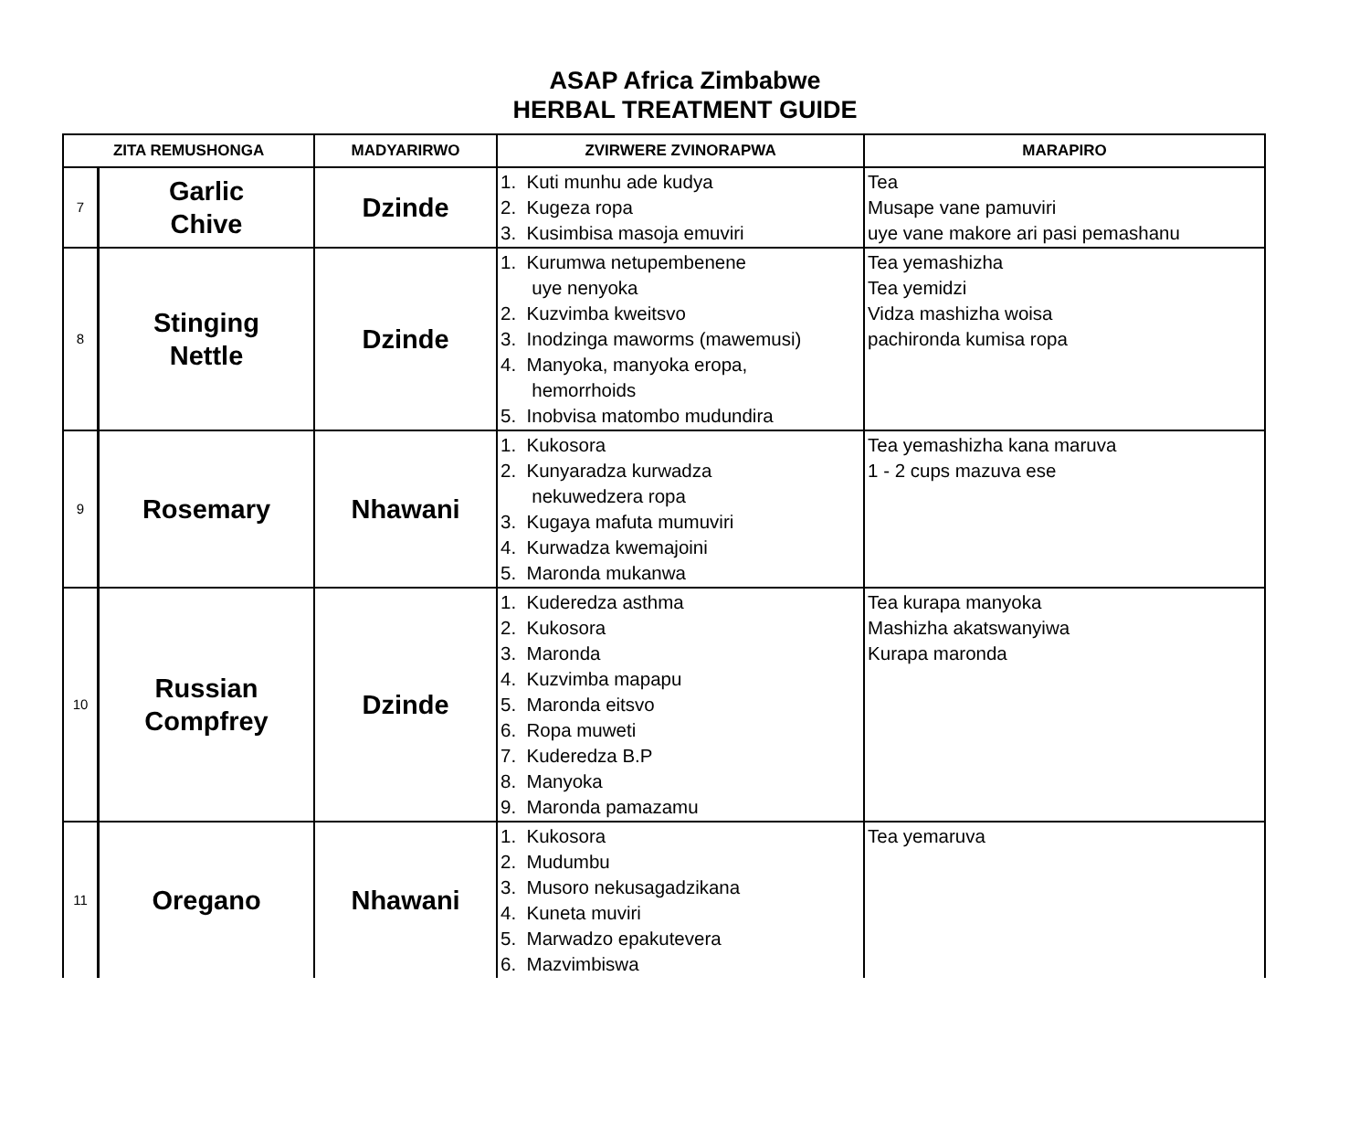ASAP Africa Zimbabwe
HERBAL TREATMENT GUIDE
| ZITA REMUSHONGA | | MADYARIRWO | ZVIRWERE ZVINORAPWA | MARAPIRO |
| --- | --- | --- | --- | --- |
| 7 | Garlic Chive | Dzinde | 1. Kuti munhu ade kudya 2. Kugeza ropa 3. Kusimbisa masoja emuviri | Tea Musape vane pamuviri uye vane makore ari pasi pemashanu |
| 8 | Stinging Nettle | Dzinde | 1. Kurumwa netupembenene uye nenyoka 2. Kuzvimba kweitsvo 3. Inodzinga maworms (mawemusi) 4. Manyoka, manyoka eropa, hemorrhoids 5. Inobvisa matombo mudundira | Tea yemashizha Tea yemidzi Vidza mashizha woisa pachironda kumisa ropa |
| 9 | Rosemary | Nhawani | 1. Kukosora 2. Kunyaradza kurwadza nekuwedzera ropa 3. Kugaya mafuta mumuviri 4. Kurwadza kwemajoini 5. Maronda mukanwa | Tea yemashizha kana maruva 1 - 2 cups mazuva ese |
| 10 | Russian Compfrey | Dzinde | 1. Kuderedza asthma 2. Kukosora 3. Maronda 4. Kuzvimba mapapu 5. Maronda eitsvo 6. Ropa muweti 7. Kuderedza B.P 8. Manyoka 9. Maronda pamazamu | Tea kurapa manyoka Mashizha akatswanyiwa Kurapa maronda |
| 11 | Oregano | Nhawani | 1. Kukosora 2. Mudumbu 3. Musoro nekusagadzikana 4. Kuneta muviri 5. Marwadzo epakutevera 6. Mazvimbiswa | Tea yemaruva |